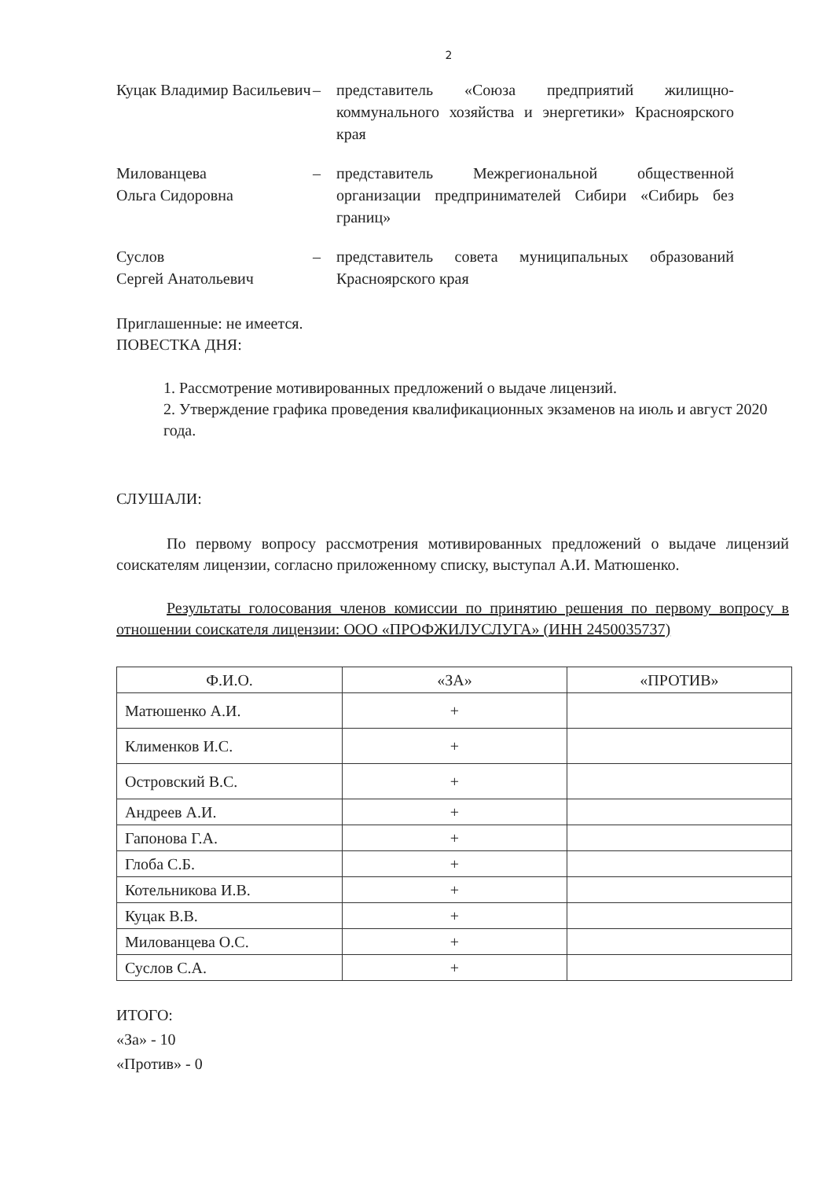2
Куцак Владимир Васильевич
– представитель «Союза предприятий жилищно-коммунального хозяйства и энергетики» Красноярского края
Милованцева
Ольга Сидоровна
– представитель Межрегиональной общественной организации предпринимателей Сибири «Сибирь без границ»
Суслов
Сергей Анатольевич
– представитель совета муниципальных образований Красноярского края
Приглашенные: не имеется.
ПОВЕСТКА ДНЯ:
1. Рассмотрение мотивированных предложений о выдаче лицензий.
2. Утверждение графика проведения квалификационных экзаменов на июль и август 2020 года.
СЛУШАЛИ:
По первому вопросу рассмотрения мотивированных предложений о выдаче лицензий соискателям лицензии, согласно приложенному списку, выступал А.И. Матюшенко.
Результаты голосования членов комиссии по принятию решения по первому вопросу в отношении соискателя лицензии: ООО «ПРОФЖИЛУСЛУГА» (ИНН 2450035737)
| Ф.И.О. | «ЗА» | «ПРОТИВ» |
| --- | --- | --- |
| Матюшенко А.И. | + | |
| Клименков И.С. | + | |
| Островский В.С. | + | |
| Андреев А.И. | + | |
| Гапонова Г.А. | + | |
| Глоба С.Б. | + | |
| Котельникова И.В. | + | |
| Куцак В.В. | + | |
| Милованцева О.С. | + | |
| Суслов С.А. | + | |
ИТОГО:
«За» - 10
«Против» - 0